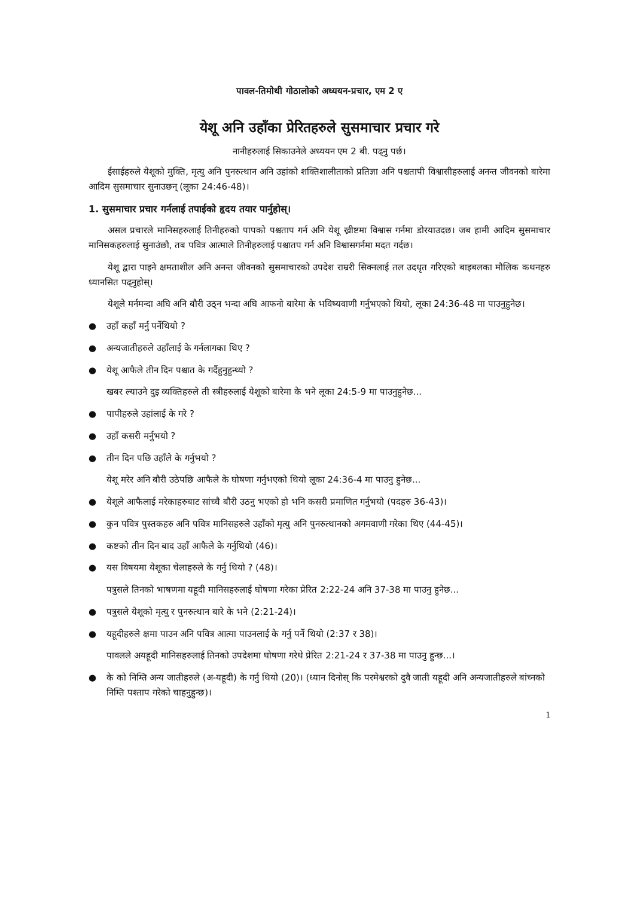पावल-तिमोथी गोठालोको अध्ययन-प्रचार, एम 2 ए
येशू अनि उहाँका प्रेरितहरुले सुसमाचार प्रचार गरे
नानीहरुलाई सिकाउनेले अध्ययन एम 2 बी. पढ्नु पर्छ।
ईसाईहरुले येशूको मुक्ति, मृत्यु अनि पुनरुत्थान अनि उहांको शक्तिशालीताको प्रतिज्ञा अनि पश्चतापी विश्वासीहरुलाई अनन्त जीवनको बारेमा आदिम सुसमाचार सुनाउछन् (लूका 24:46-48)।
1. सुसमाचार प्रचार गर्नलाई तपाईको हृदय तयार पार्नुहोस्।
असल प्रचारले मानिसहरुलाई तिनीहरुको पापको पश्चताप गर्न अनि येशू ख्रीष्टमा विश्वास गर्नमा डोरयाउदछ। जब हामी आदिम सुसमाचार मानिसकहरुलाई सुनाउंछौ, तब पवित्र आत्माले तिनीहरुलाई पश्चातप गर्न अनि विश्वासगर्नमा मदत गर्दछ।
येशू द्वारा पाइने क्षमताशील अनि अनन्त जीवनको सुसमाचारको उपदेश राम्ररी सिक्नलाई तल उदधृत गरिएको बाइबलका मौलिक कथनहरु ध्यानसित पढ्नुहोस्।
येशूले मर्नमन्दा अघि अनि बौरी उठ्न भन्दा अघि आफनो बारेमा के भविष्यवाणी गर्नुभएको थियो, लूका 24:36-48 मा पाउनुहुनेछ।
● उहाँ कहाँ मर्नु पर्नेथियो ?
● अन्यजातीहरुले उहाँलाई के गर्नलागका थिए ?
● येशू आफैले तीन दिन पश्चात के गर्दैहुनुहुन्थ्यो ?
खबर ल्याउने दुइ व्यक्तिहरुले ती स्त्रीहरुलाई येशूको बारेमा के भने लूका 24:5-9 मा पाउनुहुनेछ...
● पापीहरुले उहांलाई के गरे ?
● उहाँ कसरी मर्नुभयो ?
● तीन दिन पछि उहाँले के गर्नुभयो ?
येशू मरेर अनि बौरी उठेपछि आफैले के घोषणा गर्नुभएको थियो लूका 24:36-4 मा पाउनु हुनेछ...
● येशूले आफैलाई मरेकाहरुबाट सांच्चै बौरी उठनु भएको हो भनि कसरी प्रमाणित गर्नुभयो (पदहरु 36-43)।
● कुन पवित्र पुस्तकहरु अनि पवित्र मानिसहरुले उहाँको मृत्यु अनि पुनरुत्थानको अगमवाणी गरेका थिए (44-45)।
● कष्टको तीन दिन बाद उहाँ आफैले के गर्नुथियो (46)।
● यस विषयमा येशूका चेलाहरुले के गर्नु थियो ? (48)।
पत्रुसले तिनको भाषणमा यहूदी मानिसहरुलाई घोषणा गरेका प्रेरित 2:22-24 अनि 37-38 मा पाउनु हुनेछ...
● पत्रुसले येशूको मृत्यु र पुनरुत्थान बारे के भने (2:21-24)।
● यहूदीहरुले क्षमा पाउन अनि पवित्र आत्मा पाउनलाई के गर्नु पर्ने थियो (2:37 र 38)।
पावलले अयहूदी मानिसहरुलाई तिनको उपदेशमा घोषणा गरेथे प्रेरित 2:21-24 र 37-38 मा पाउनु हुन्छ...।
● के को निम्ति अन्य जातीहरुले (अ-यहूदी) के गर्नु थियो (20)। (ध्यान दिनोस् कि परमेश्वरको दुवै जाती यहूदी अनि अन्यजातीहरुले बांच्नको निम्ति पश्ताप गरेको चाहनुहुन्छ)।
1